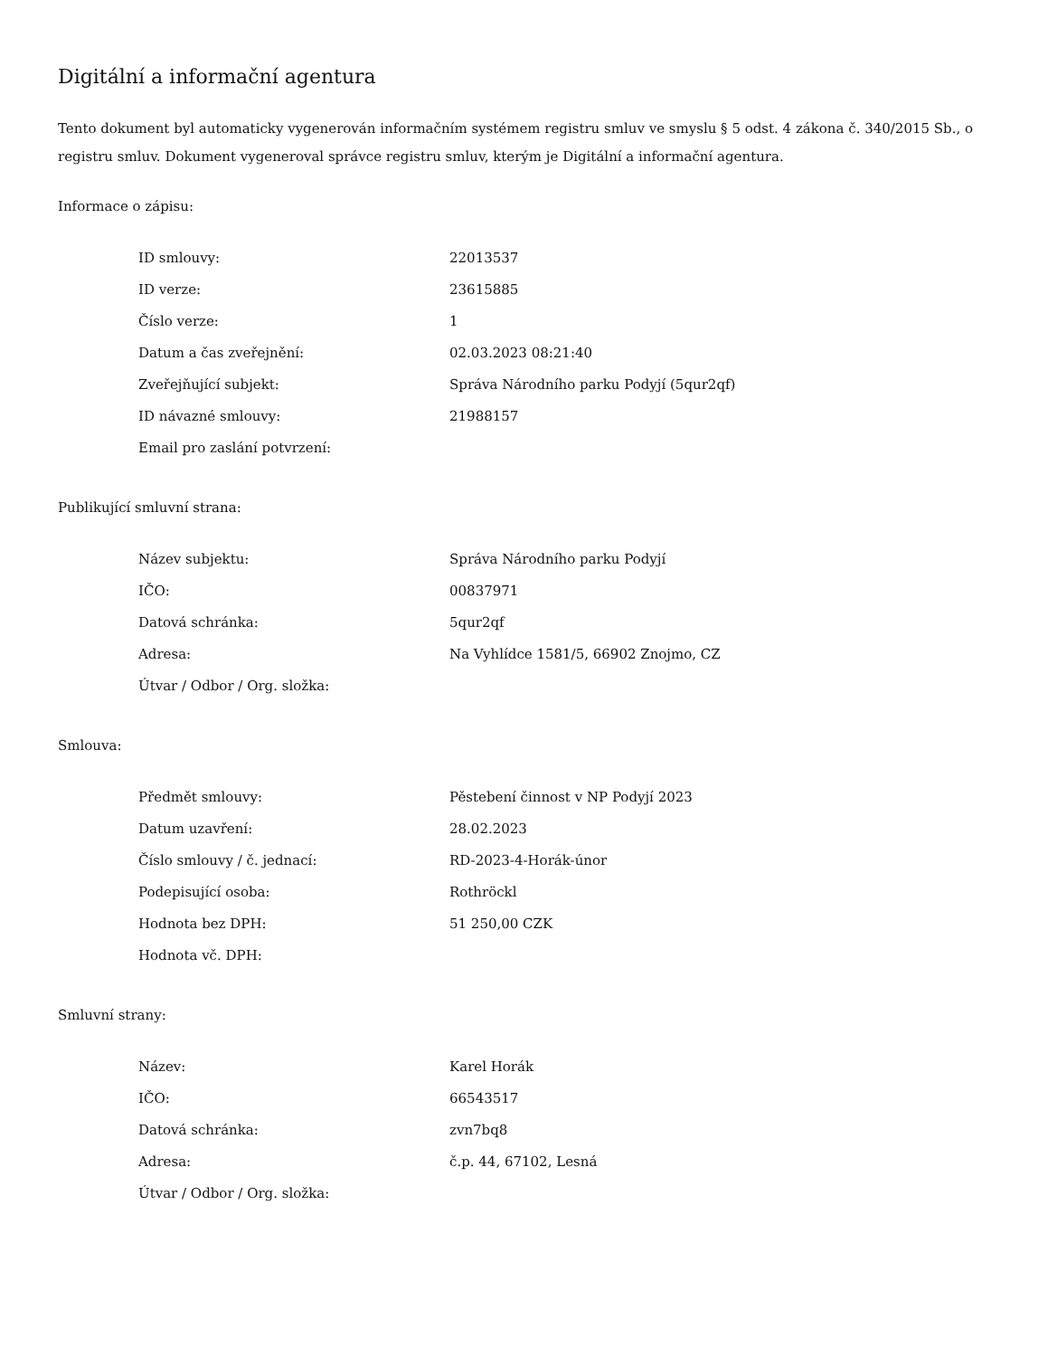Digitální a informační agentura
Tento dokument byl automaticky vygenerován informačním systémem registru smluv ve smyslu § 5 odst. 4 zákona č. 340/2015 Sb., o registru smluv. Dokument vygeneroval správce registru smluv, kterým je Digitální a informační agentura.
Informace o zápisu:
| ID smlouvy: | 22013537 |
| ID verze: | 23615885 |
| Číslo verze: | 1 |
| Datum a čas zveřejnění: | 02.03.2023 08:21:40 |
| Zveřejňující subjekt: | Správa Národního parku Podyjí (5qur2qf) |
| ID návazné smlouvy: | 21988157 |
| Email pro zaslání potvrzení: | |
Publikující smluvní strana:
| Název subjektu: | Správa Národního parku Podyjí |
| IČO: | 00837971 |
| Datová schránka: | 5qur2qf |
| Adresa: | Na Vyhlídce 1581/5, 66902 Znojmo, CZ |
| Útvar / Odbor / Org. složka: | |
Smlouva:
| Předmět smlouvy: | Pěstebení činnost v NP Podyjí 2023 |
| Datum uzavření: | 28.02.2023 |
| Číslo smlouvy / č. jednací: | RD-2023-4-Horák-únor |
| Podepisující osoba: | Rothröckl |
| Hodnota bez DPH: | 51 250,00 CZK |
| Hodnota vč. DPH: | |
Smluvní strany:
| Název: | Karel Horák |
| IČO: | 66543517 |
| Datová schránka: | zvn7bq8 |
| Adresa: | č.p. 44, 67102, Lesná |
| Útvar / Odbor / Org. složka: | |